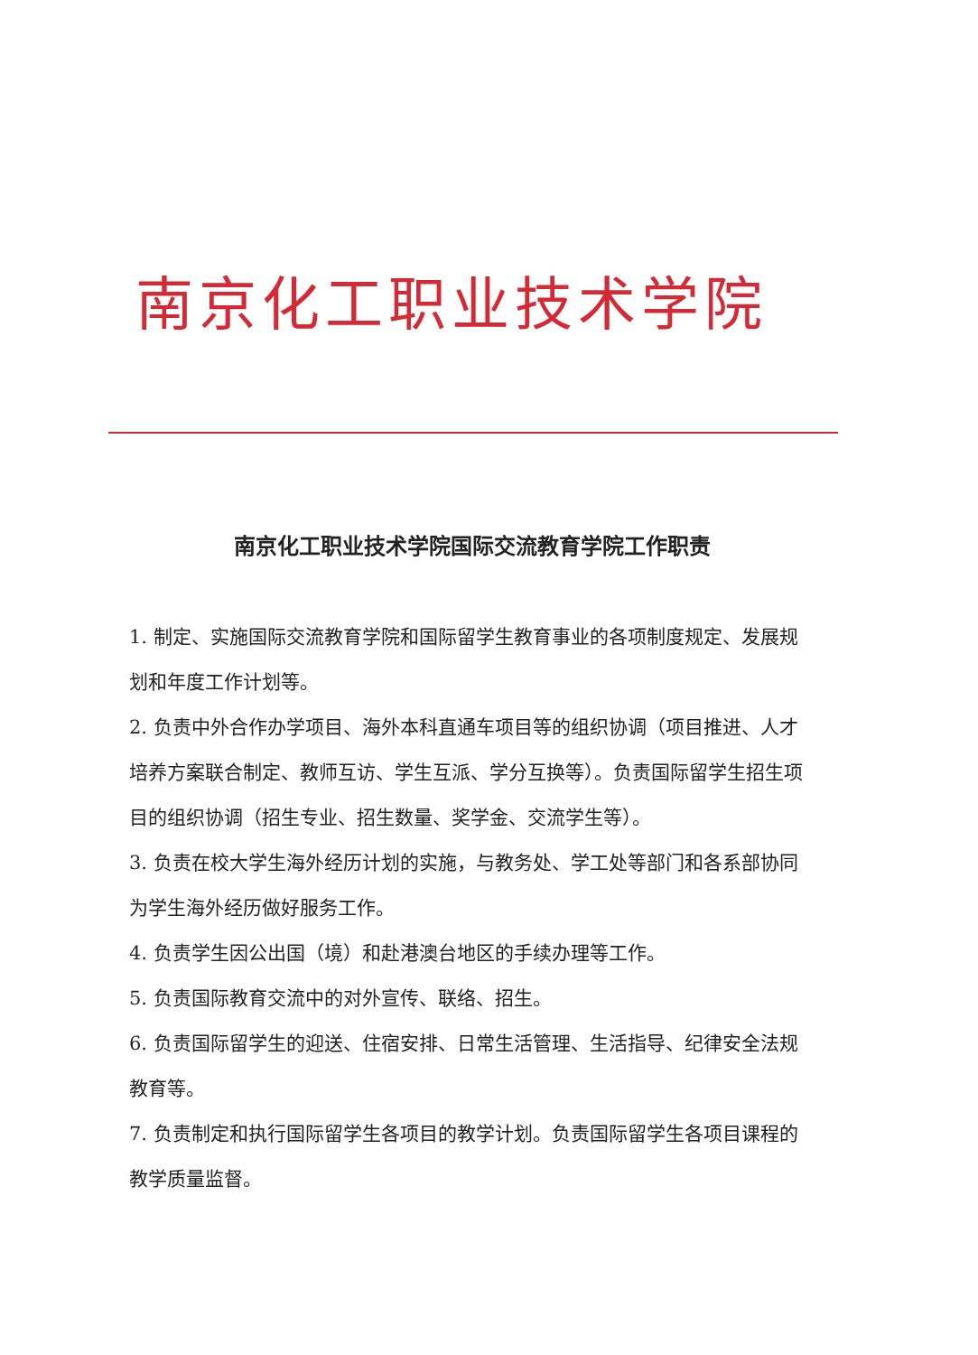南京化工职业技术学院
南京化工职业技术学院国际交流教育学院工作职责
1. 制定、实施国际交流教育学院和国际留学生教育事业的各项制度规定、发展规划和年度工作计划等。
2. 负责中外合作办学项目、海外本科直通车项目等的组织协调（项目推进、人才培养方案联合制定、教师互访、学生互派、学分互换等）。负责国际留学生招生项目的组织协调（招生专业、招生数量、奖学金、交流学生等）。
3. 负责在校大学生海外经历计划的实施，与教务处、学工处等部门和各系部协同为学生海外经历做好服务工作。
4. 负责学生因公出国（境）和赴港澳台地区的手续办理等工作。
5. 负责国际教育交流中的对外宣传、联络、招生。
6. 负责国际留学生的迎送、住宿安排、日常生活管理、生活指导、纪律安全法规教育等。
7. 负责制定和执行国际留学生各项目的教学计划。负责国际留学生各项目课程的教学质量监督。